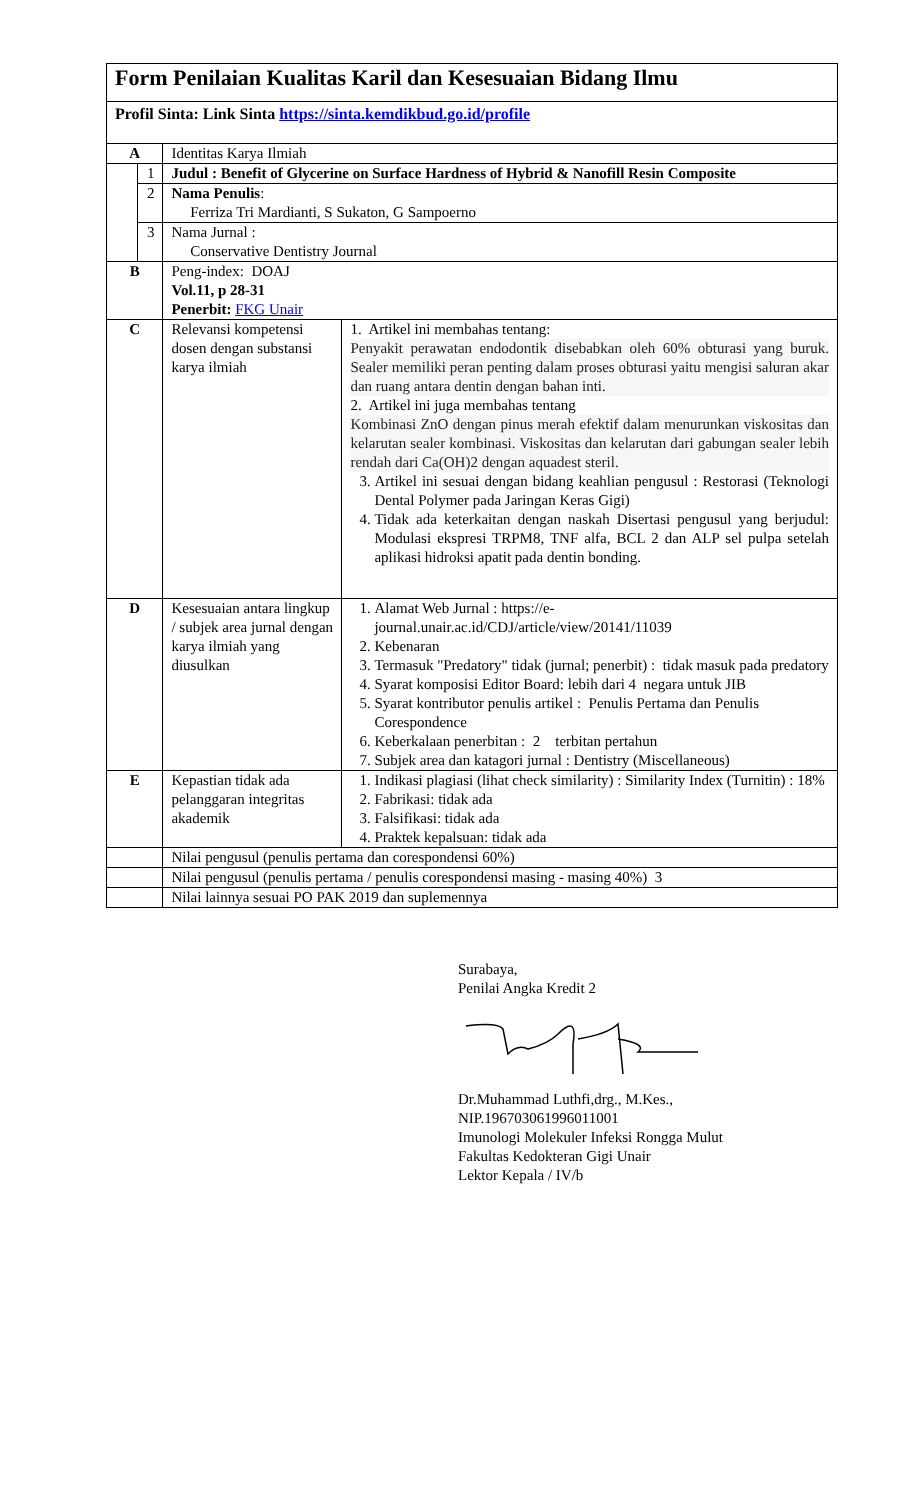| Form Penilaian Kualitas Karil dan Kesesuaian Bidang Ilmu | | | |
| Profil Sinta: Link Sinta https://sinta.kemdikbud.go.id/profile | | | |
| A | | Identitas Karya Ilmiah | |
| | 1 | Judul : Benefit of Glycerine on Surface Hardness of Hybrid & Nanofill Resin Composite | |
| | 2 | Nama Penulis : Ferriza Tri Mardianti, S Sukaton, G Sampoerno | |
| | 3 | Nama Jurnal : Conservative Dentistry Journal | |
| B | | Peng-index: DOAJ Vol.11, p 28-31 Penerbit: FKG Unair | |
| C | | Relevansi kompetensi dosen dengan substansi karya ilmiah | 1. Artikel ini membahas tentang: Penyakit perawatan endodontik disebabkan oleh 60% obturasi yang buruk. Sealer memiliki peran penting dalam proses obturasi yaitu mengisi saluran akar dan ruang antara dentin dengan bahan inti. 2. Artikel ini juga membahas tentang Kombinasi ZnO dengan pinus merah efektif dalam menurunkan viskositas dan kelarutan sealer kombinasi. Viskositas dan kelarutan dari gabungan sealer lebih rendah dari Ca(OH)2 dengan aquadest steril. 3. Artikel ini sesuai dengan bidang keahlian pengusul : Restorasi (Teknologi Dental Polymer pada Jaringan Keras Gigi) 4. Tidak ada keterkaitan dengan naskah Disertasi pengusul yang berjudul: Modulasi ekspresi TRPM8, TNF alfa, BCL 2 dan ALP sel pulpa setelah aplikasi hidroksi apatit pada dentin bonding. |
| D | | Kesesuaian antara lingkup / subjek area jurnal dengan karya ilmiah yang diusulkan | 1. Alamat Web Jurnal : https://e-journal.unair.ac.id/CDJ/article/view/20141/11039 2. Kebenaran 3. Termasuk "Predatory" tidak (jurnal; penerbit) : tidak masuk pada predatory 4. Syarat komposisi Editor Board: lebih dari 4 negara untuk JIB 5. Syarat kontributor penulis artikel : Penulis Pertama dan Penulis Corespondence 6. Keberkalaan penerbitan : 2 terbitan pertahun 7. Subjek area dan katagori jurnal : Dentistry (Miscellaneous) |
| E | | Kepastian tidak ada pelanggaran integritas akademik | 1. Indikasi plagiasi (lihat check similarity) : Similarity Index (Turnitin) : 18% 2. Fabrikasi: tidak ada 3. Falsifikasi: tidak ada 4. Praktek kepalsuan: tidak ada |
| | | Nilai pengusul (penulis pertama dan corespondensi 60%) | |
| | | Nilai pengusul (penulis pertama / penulis corespondensi masing - masing 40%) 3 | |
| | | Nilai lainnya sesuai PO PAK 2019 dan suplemennya | |
Surabaya,
Penilai Angka Kredit 2 Dr.Muhammad Luthfi,drg., M.Kes.,
NIP.196703061996011001
Imunologi Molekuler Infeksi Rongga Mulut
Fakultas Kedokteran Gigi Unair
Lektor Kepala / IV/b